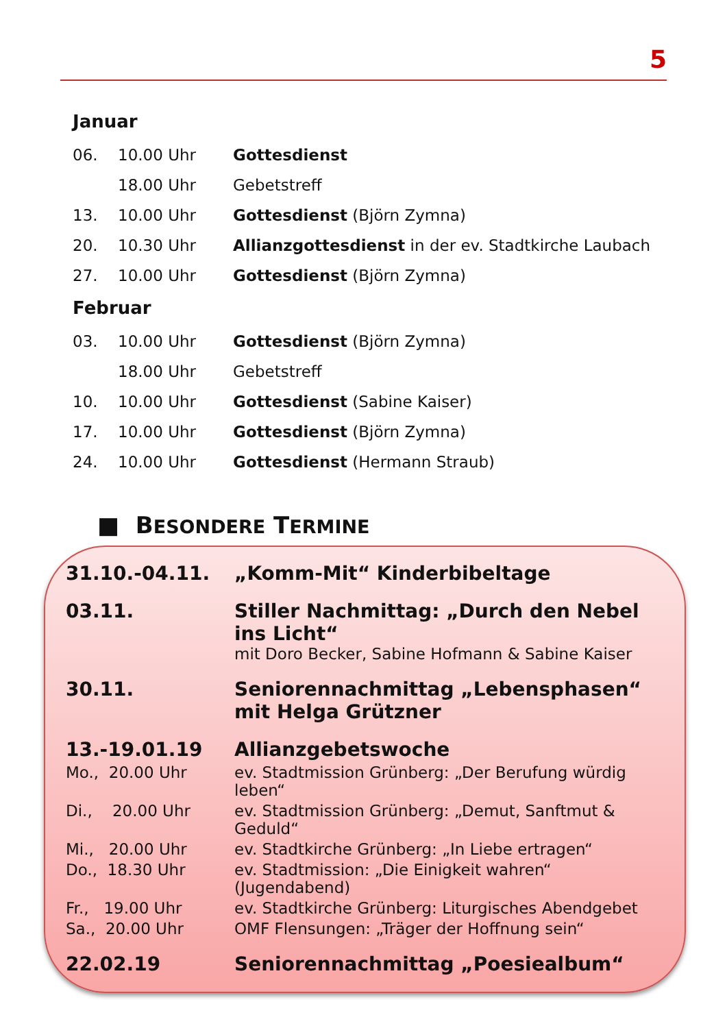5
Januar
| 06. | 10.00 Uhr | Gottesdienst |
| | 18.00 Uhr | Gebetstreff |
| 13. | 10.00 Uhr | Gottesdienst (Björn Zymna) |
| 20. | 10.30 Uhr | Allianzgottesdienst in der ev. Stadtkirche Laubach |
| 27. | 10.00 Uhr | Gottesdienst (Björn Zymna) |
Februar
| 03. | 10.00 Uhr | Gottesdienst (Björn Zymna) |
| | 18.00 Uhr | Gebetstreff |
| 10. | 10.00 Uhr | Gottesdienst (Sabine Kaiser) |
| 17. | 10.00 Uhr | Gottesdienst (Björn Zymna) |
| 24. | 10.00 Uhr | Gottesdienst (Hermann Straub) |
■ BESONDERE TERMINE
| 31.10.-04.11. | „Komm-Mit“ Kinderbibeltage |
| 03.11. | Stiller Nachmittag: „Durch den Nebel ins Licht“ mit Doro Becker, Sabine Hofmann & Sabine Kaiser |
| 30.11. | Seniorennachmittag „Lebensphasen“ mit Helga Grützner |
| 13.-19.01.19 | Allianzgebetswoche |
| Mo., 20.00 Uhr | ev. Stadtmission Grünberg: „Der Berufung würdig leben“ |
| Di., 20.00 Uhr | ev. Stadtmission Grünberg: „Demut, Sanftmut & Geduld“ |
| Mi., 20.00 Uhr | ev. Stadtkirche Grünberg: „In Liebe ertragen“ |
| Do., 18.30 Uhr | ev. Stadtmission: „Die Einigkeit wahren“ (Jugendabend) |
| Fr., 19.00 Uhr | ev. Stadtkirche Grünberg: Liturgisches Abendgebet |
| Sa., 20.00 Uhr | OMF Flensungen: „Träger der Hoffnung sein“ |
| 22.02.19 | Seniorennachmittag „Poesiealbum“ |